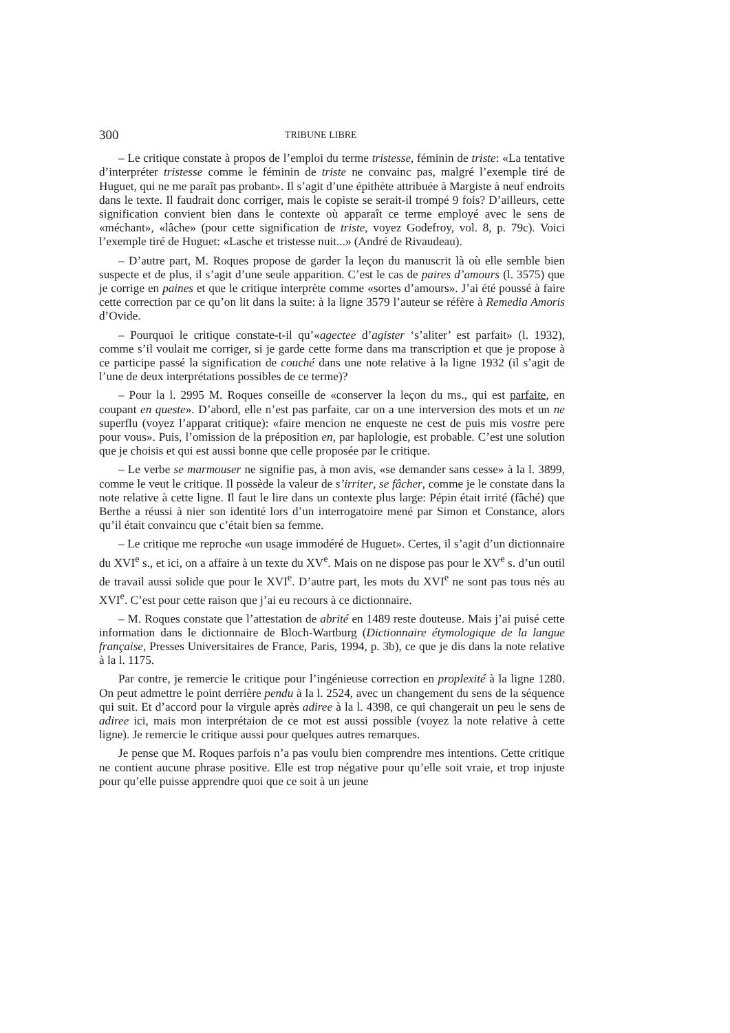300 TRIBUNE LIBRE
– Le critique constate à propos de l’emploi du terme tristesse, féminin de triste: «La tentative d’interpréter tristesse comme le féminin de triste ne convainc pas, malgré l’exemple tiré de Huguet, qui ne me paraît pas probant». Il s’agit d’une épithète attribuée à Margiste à neuf endroits dans le texte. Il faudrait donc corriger, mais le copiste se serait-il trompé 9 fois? D’ailleurs, cette signification convient bien dans le contexte où apparaît ce terme employé avec le sens de «méchant», «lâche» (pour cette signification de triste, voyez Godefroy, vol. 8, p. 79c). Voici l’exemple tiré de Huguet: «Lasche et tristesse nuit...» (André de Rivaudeau).
– D’autre part, M. Roques propose de garder la leçon du manuscrit là où elle semble bien suspecte et de plus, il s’agit d’une seule apparition. C’est le cas de paires d’amours (l. 3575) que je corrige en paines et que le critique interprète comme «sortes d’amours». J’ai été poussé à faire cette correction par ce qu’on lit dans la suite: à la ligne 3579 l’auteur se réfère à Remedia Amoris d’Ovide.
– Pourquoi le critique constate-t-il qu’«agectee d’agister ‘s’aliter’ est parfait» (l. 1932), comme s’il voulait me corriger, si je garde cette forme dans ma transcription et que je propose à ce participe passé la signification de couché dans une note relative à la ligne 1932 (il s’agit de l’une de deux interprétations possibles de ce terme)?
– Pour la l. 2995 M. Roques conseille de «conserver la leçon du ms., qui est parfaite, en coupant en queste». D’abord, elle n’est pas parfaite, car on a une interversion des mots et un ne superflu (voyez l’apparat critique): «faire mencion ne enqueste ne cest de puis mis vostre pere pour vous». Puis, l’omission de la préposition en, par haplologie, est probable. C’est une solution que je choisis et qui est aussi bonne que celle proposée par le critique.
– Le verbe se marmouser ne signifie pas, à mon avis, «se demander sans cesse» à la l. 3899, comme le veut le critique. Il possède la valeur de s’irriter, se fâcher, comme je le constate dans la note relative à cette ligne. Il faut le lire dans un contexte plus large: Pépin était irrité (fâché) que Berthe a réussi à nier son identité lors d’un interrogatoire mené par Simon et Constance, alors qu’il était convaincu que c’était bien sa femme.
– Le critique me reproche «un usage immodéré de Huguet». Certes, il s’agit d’un dictionnaire du XVI<sup>e</sup> s., et ici, on a affaire à un texte du XV<sup>e</sup>. Mais on ne dispose pas pour le XV<sup>e</sup> s. d’un outil de travail aussi solide que pour le XVI<sup>e</sup>. D’autre part, les mots du XVI<sup>e</sup> ne sont pas tous nés au XVI<sup>e</sup>. C’est pour cette raison que j’ai eu recours à ce dictionnaire.
– M. Roques constate que l’attestation de abrité en 1489 reste douteuse. Mais j’ai puisé cette information dans le dictionnaire de Bloch-Wartburg (Dictionnaire étymologique de la langue française, Presses Universitaires de France, Paris, 1994, p. 3b), ce que je dis dans la note relative à la l. 1175.
Par contre, je remercie le critique pour l’ingénieuse correction en proplexité à la ligne 1280. On peut admettre le point derrière pendu à la l. 2524, avec un changement du sens de la séquence qui suit. Et d’accord pour la virgule après adiree à la l. 4398, ce qui changerait un peu le sens de adiree ici, mais mon interprétaion de ce mot est aussi possible (voyez la note relative à cette ligne). Je remercie le critique aussi pour quelques autres remarques.
Je pense que M. Roques parfois n’a pas voulu bien comprendre mes intentions. Cette critique ne contient aucune phrase positive. Elle est trop négative pour qu’elle soit vraie, et trop injuste pour qu’elle puisse apprendre quoi que ce soit à un jeune